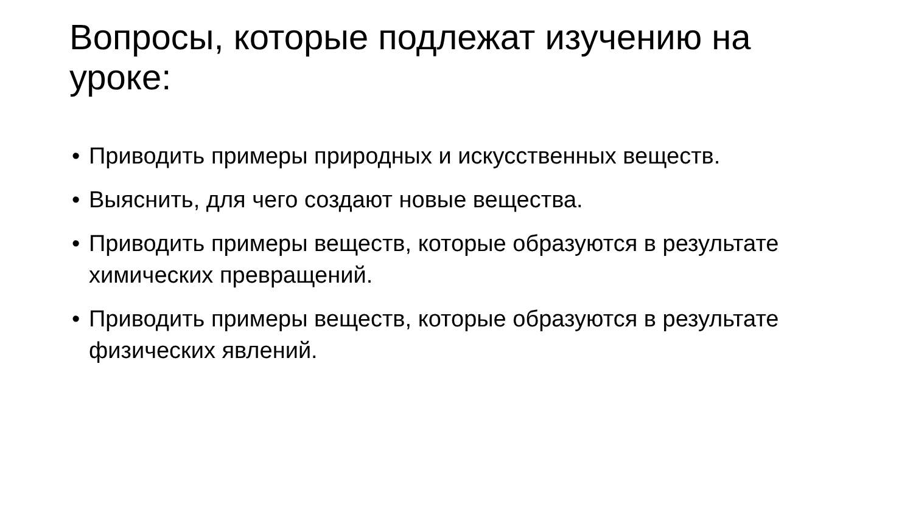Вопросы, которые подлежат изучению на уроке:
• Приводить примеры природных и искусственных веществ.
• Выяснить, для чего создают новые вещества.
• Приводить примеры веществ, которые образуются в результате химических превращений.
• Приводить примеры веществ, которые образуются в результате физических явлений.